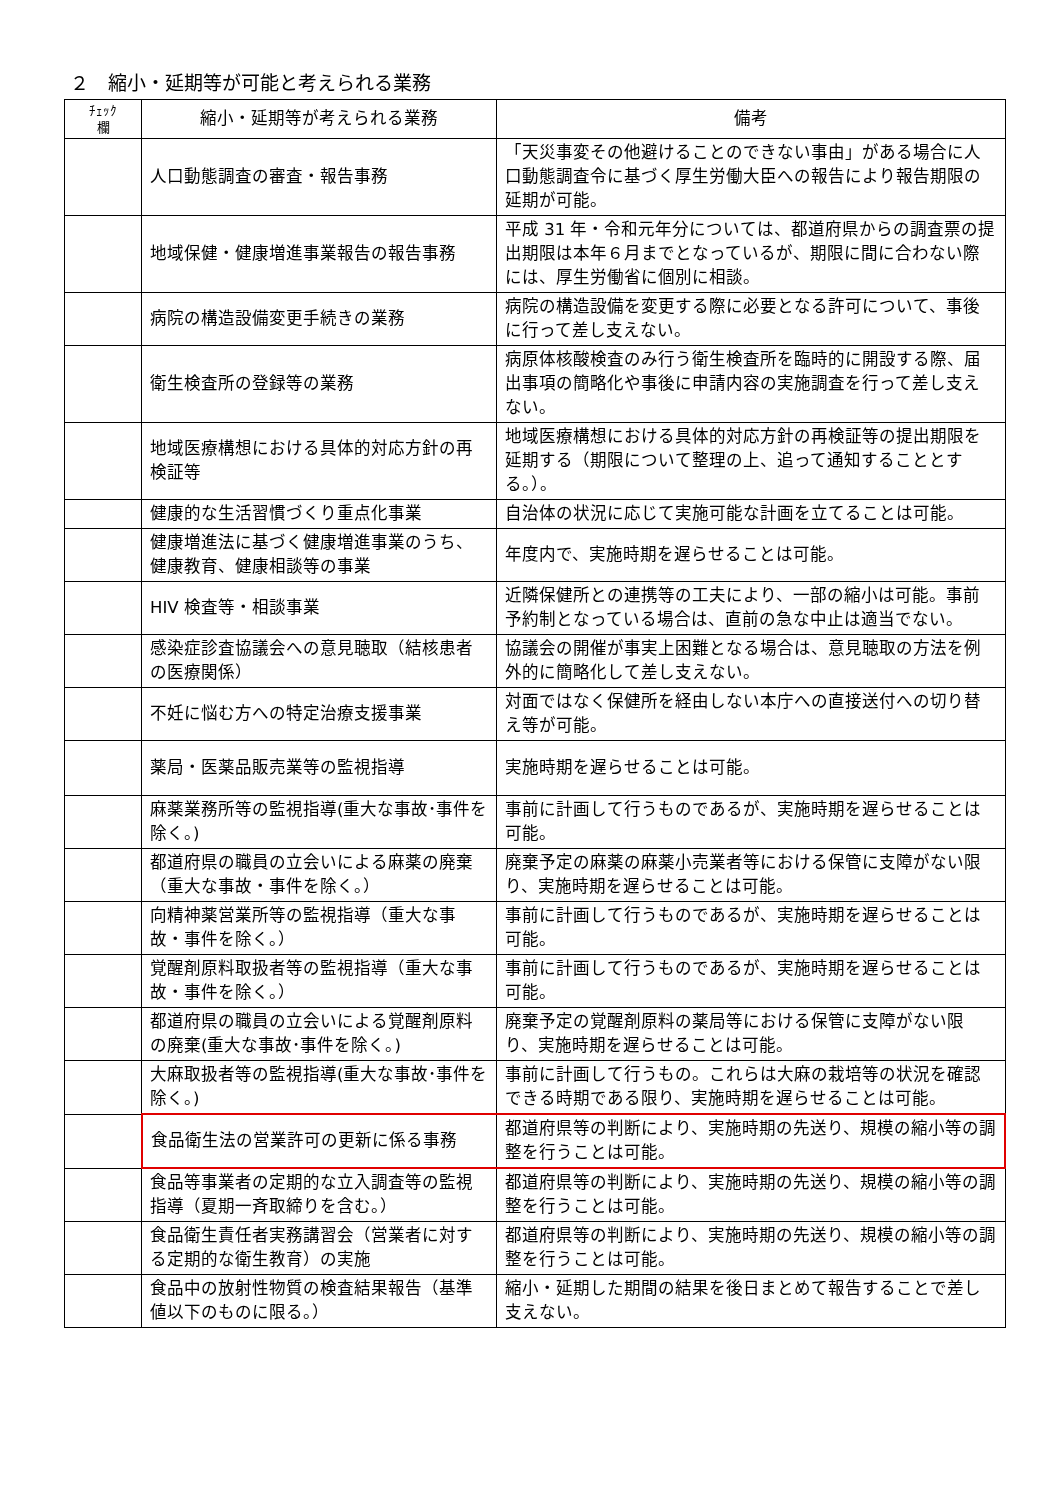２　縮小・延期等が可能と考えられる業務
| ﾁｪｯｸ 欄 | 縮小・延期等が考えられる業務 | 備考 |
| --- | --- | --- |
| | 人口動態調査の審査・報告事務 | 「天災事変その他避けることのできない事由」がある場合に人口動態調査令に基づく厚生労働大臣への報告により報告期限の延期が可能。 |
| | 地域保健・健康増進事業報告の報告事務 | 平成 31 年・令和元年分については、都道府県からの調査票の提出期限は本年６月までとなっているが、期限に間に合わない際には、厚生労働省に個別に相談。 |
| | 病院の構造設備変更手続きの業務 | 病院の構造設備を変更する際に必要となる許可について、事後に行って差し支えない。 |
| | 衛生検査所の登録等の業務 | 病原体核酸検査のみ行う衛生検査所を臨時的に開設する際、届出事項の簡略化や事後に申請内容の実施調査を行って差し支えない。 |
| | 地域医療構想における具体的対応方針の再検証等 | 地域医療構想における具体的対応方針の再検証等の提出期限を延期する（期限について整理の上、追って通知することとする。）。 |
| | 健康的な生活習慣づくり重点化事業 | 自治体の状況に応じて実施可能な計画を立てることは可能。 |
| | 健康増進法に基づく健康増進事業のうち、健康教育、健康相談等の事業 | 年度内で、実施時期を遅らせることは可能。 |
| | HIV 検査等・相談事業 | 近隣保健所との連携等の工夫により、一部の縮小は可能。事前予約制となっている場合は、直前の急な中止は適当でない。 |
| | 感染症診査協議会への意見聴取（結核患者の医療関係） | 協議会の開催が事実上困難となる場合は、意見聴取の方法を例外的に簡略化して差し支えない。 |
| | 不妊に悩む方への特定治療支援事業 | 対面ではなく保健所を経由しない本庁への直接送付への切り替え等が可能。 |
| | 薬局・医薬品販売業等の監視指導 | 実施時期を遅らせることは可能。 |
| | 麻薬業務所等の監視指導(重大な事故･事件を除く。) | 事前に計画して行うものであるが、実施時期を遅らせることは可能。 |
| | 都道府県の職員の立会いによる麻薬の廃棄（重大な事故・事件を除く。） | 廃棄予定の麻薬の麻薬小売業者等における保管に支障がない限り、実施時期を遅らせることは可能。 |
| | 向精神薬営業所等の監視指導（重大な事故・事件を除く。） | 事前に計画して行うものであるが、実施時期を遅らせることは可能。 |
| | 覚醒剤原料取扱者等の監視指導（重大な事故・事件を除く。） | 事前に計画して行うものであるが、実施時期を遅らせることは可能。 |
| | 都道府県の職員の立会いによる覚醒剤原料の廃棄(重大な事故･事件を除く。) | 廃棄予定の覚醒剤原料の薬局等における保管に支障がない限り、実施時期を遅らせることは可能。 |
| | 大麻取扱者等の監視指導(重大な事故･事件を除く。) | 事前に計画して行うもの。これらは大麻の栽培等の状況を確認できる時期である限り、実施時期を遅らせることは可能。 |
| | 食品衛生法の営業許可の更新に係る事務 | 都道府県等の判断により、実施時期の先送り、規模の縮小等の調整を行うことは可能。 |
| | 食品等事業者の定期的な立入調査等の監視指導（夏期一斉取締りを含む。） | 都道府県等の判断により、実施時期の先送り、規模の縮小等の調整を行うことは可能。 |
| | 食品衛生責任者実務講習会（営業者に対する定期的な衛生教育）の実施 | 都道府県等の判断により、実施時期の先送り、規模の縮小等の調整を行うことは可能。 |
| | 食品中の放射性物質の検査結果報告（基準値以下のものに限る。） | 縮小・延期した期間の結果を後日まとめて報告することで差し支えない。 |